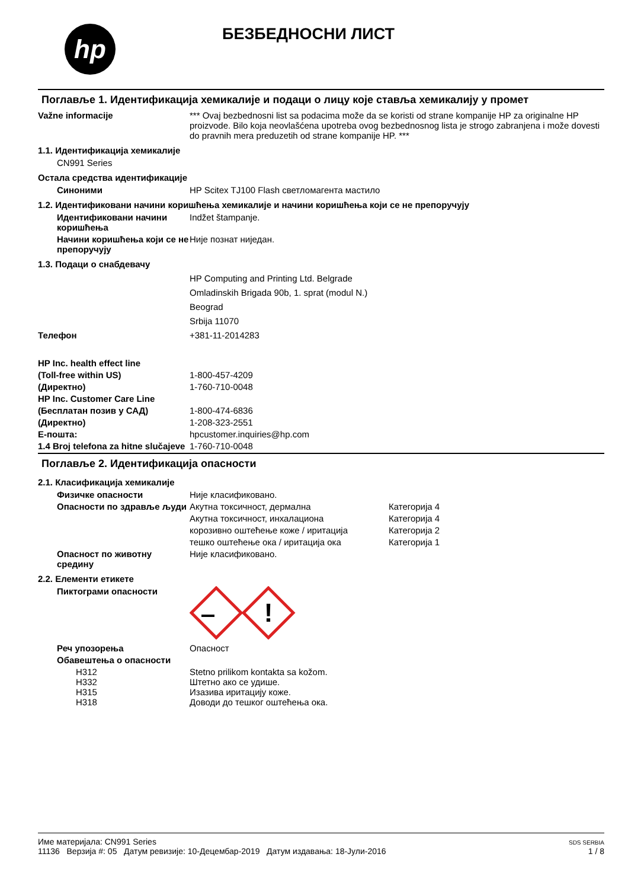hp
БЕЗБЕДНОСНИ ЛИСТ
Поглавље 1. Идентификација хемикалије и подаци о лицу које ставља хемикалију у промет
Važne informacije *** Ovaj bezbednosni list sa podacima može da se koristi od strane kompanije HP za originalne HP proizvode. Bilo koja neovlašćena upotreba ovog bezbednosnog lista je strogo zabranjena i može dovesti do pravnih mera preduzetih od strane kompanije HP. ***
1.1. Идентификација хемикалије
CN991 Series
Остала средства идентификације
Синоними HP Scitex TJ100 Flash светломагента мастило
1.2. Идентификовани начини коришћења хемикалије и начини коришћења који се не препоручују
Идентификовани начини коришћења
Indžet štampanje.
Начини коришћења који се не препоручују
Није познат ниједан.
1.3. Подаци о снабдевачу
HP Computing and Printing Ltd. Belgrade
Omladinskih Brigada 90b, 1. sprat (modul N.)
Beograd
Srbija 11070
Телефон +381-11-2014283
HP Inc. health effect line
(Toll-free within US) 1-800-457-4209
(Директно) 1-760-710-0048
HP Inc. Customer Care Line
(Бесплатан позив у САД) 1-800-474-6836
(Директно) 1-208-323-2551
Е-пошта: hpcustomer.inquiries@hp.com
1.4 Broj telefona za hitne slučajeve
1-760-710-0048
Поглавље 2. Идентификација опасности
2.1. Класификација хемикалије
Физичке опасности Није класификовано.
Опасности по здравље људи
Акутна токсичност, дермална Категорија 4
Акутна токсичност, инхалациона Категорија 4
корозивно оштећење коже / иритација Категорија 2
тешко оштећење ока / иритација ока Категорија 1
Опасност по животну средину
Није класификовано.
2.2. Елементи етикете
Пиктограми опасности
!
Реч упозорења Опасност
Обавештења о опасности
H312 Stetno prilikom kontakta sa kožom.
H332 Штетно ако се удише.
H315 Изазива иритацију коже.
H318 Доводи до тешког оштећења ока.
Име материјала: CN991 Series
11136 Верзија #: 05 Датум ревизије: 10-Децембар-2019 Датум издавања: 18-Јули-2016
SDS SERBIA
1 / 8